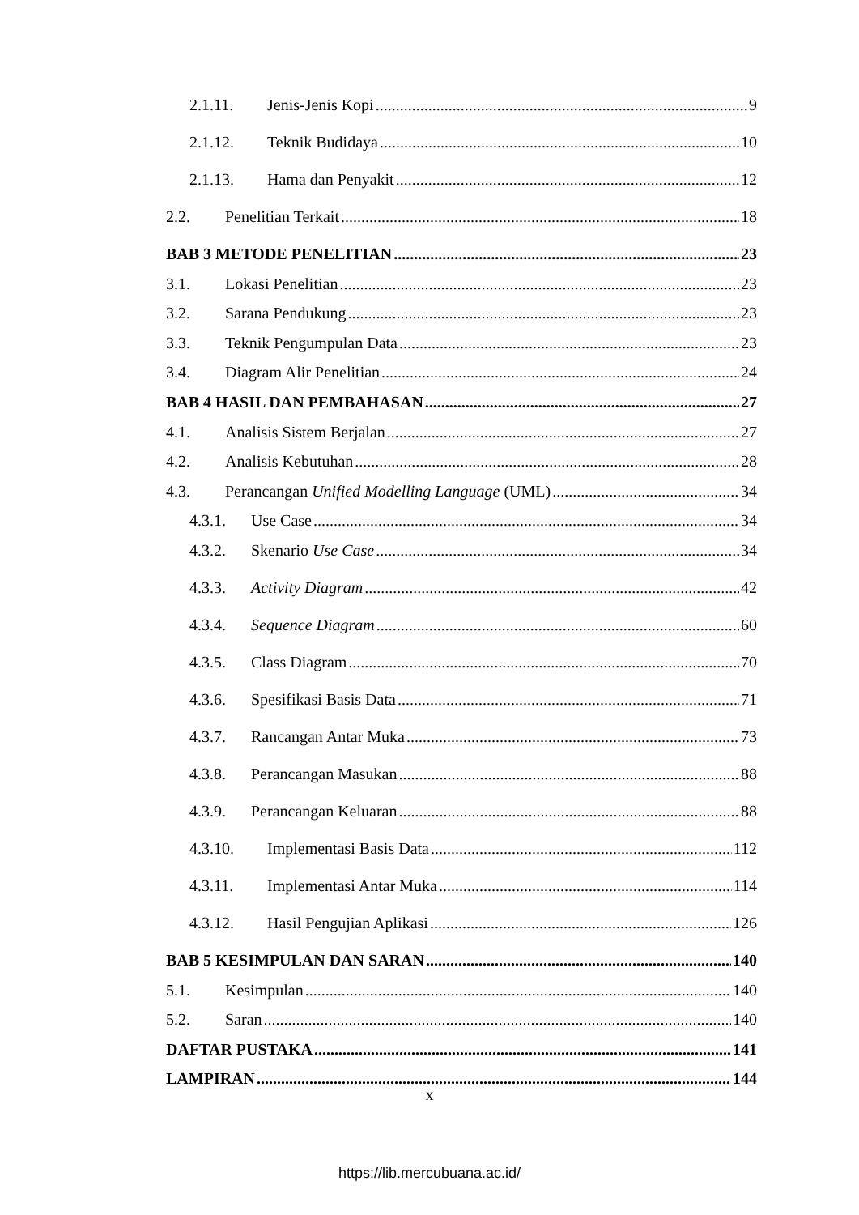2.1.11. Jenis-Jenis Kopi 9
2.1.12. Teknik Budidaya 10
2.1.13. Hama dan Penyakit 12
2.2. Penelitian Terkait 18
BAB 3 METODE PENELITIAN 23
3.1. Lokasi Penelitian 23
3.2. Sarana Pendukung 23
3.3. Teknik Pengumpulan Data 23
3.4. Diagram Alir Penelitian 24
BAB 4 HASIL DAN PEMBAHASAN 27
4.1. Analisis Sistem Berjalan 27
4.2. Analisis Kebutuhan 28
4.3. Perancangan Unified Modelling Language (UML) 34
4.3.1. Use Case 34
4.3.2. Skenario Use Case 34
4.3.3. Activity Diagram 42
4.3.4. Sequence Diagram 60
4.3.5. Class Diagram 70
4.3.6. Spesifikasi Basis Data 71
4.3.7. Rancangan Antar Muka 73
4.3.8. Perancangan Masukan 88
4.3.9. Perancangan Keluaran 88
4.3.10. Implementasi Basis Data 112
4.3.11. Implementasi Antar Muka 114
4.3.12. Hasil Pengujian Aplikasi 126
BAB 5 KESIMPULAN DAN SARAN 140
5.1. Kesimpulan 140
5.2. Saran 140
DAFTAR PUSTAKA 141
LAMPIRAN 144
x
https://lib.mercubuana.ac.id/